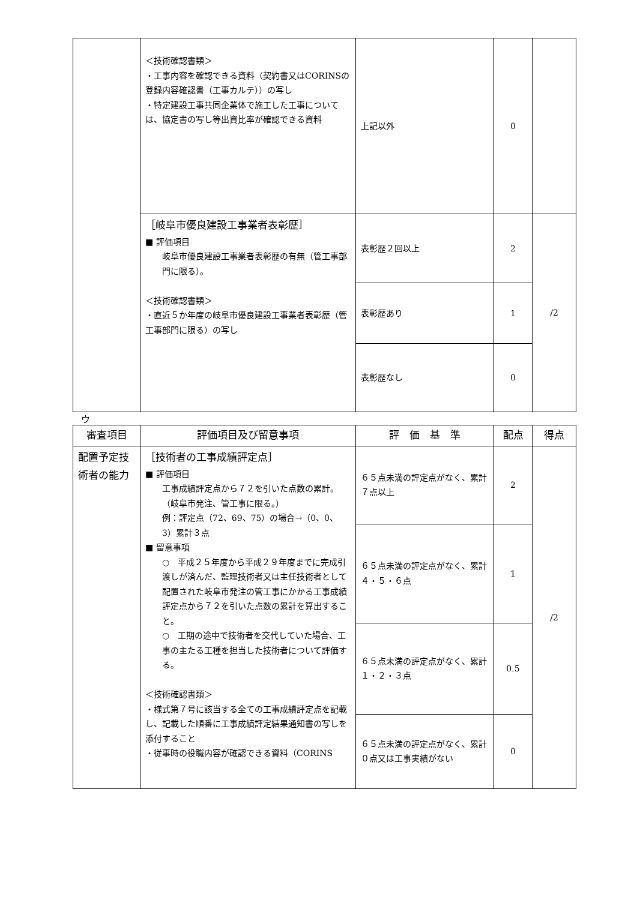| | ＜技術確認書類＞ ・工事内容を確認できる資料（契約書又はCORINSの登録内容確認書（工事カルテ））の写し ・特定建設工事共同企業体で施工した工事については、協定書の写し等出資比率が確認できる資料 | 上記以外 | 0 | |
| | ［岐阜市優良建設工事業者表彰歴］ ■ 評価項目 岐阜市優良建設工事業者表彰歴の有無（管工事部門に限る）。 ＜技術確認書類＞ ・直近５か年度の岐阜市優良建設工事業者表彰歴（管工事部門に限る）の写し | 表彰歴２回以上 | 2 | /2 |
| | | 表彰歴あり | 1 | |
| | | 表彰歴なし | 0 | |
ウ
| 審査項目 | 評価項目及び留意事項 | 評 価 基 準 | 配点 | 得点 |
| --- | --- | --- | --- | --- |
| 配置予定技術者の能力 | ［技術者の工事成績評定点］ ■ 評価項目 工事成績評定点から７２を引いた点数の累計。 （岐阜市発注、管工事に限る。） 例：評定点（72、69、75）の場合→（0、0、3）累計３点 ■ 留意事項 ○ 平成２５年度から平成２９年度までに完成引渡しが済んだ、監理技術者又は主任技術者として配置された岐阜市発注の管工事にかかる工事成績評定点から７２を引いた点数の累計を算出すること。 ○ 工期の途中で技術者を交代していた場合、工事の主たる工種を担当した技術者について評価する。 ＜技術確認書類＞ ・様式第７号に該当する全ての工事成績評定点を記載し、記載した順番に工事成績評定結果通知書の写しを添付すること ・従事時の役職内容が確認できる資料（CORINS | ６５点未満の評定点がなく、累計７点以上 | 2 | /2 |
| | | ６５点未満の評定点がなく、累計４・５・６点 | 1 | |
| | | ６５点未満の評定点がなく、累計１・２・３点 | 0.5 | |
| | | ６５点未満の評定点がなく、累計０点又は工事実績がない | 0 | |